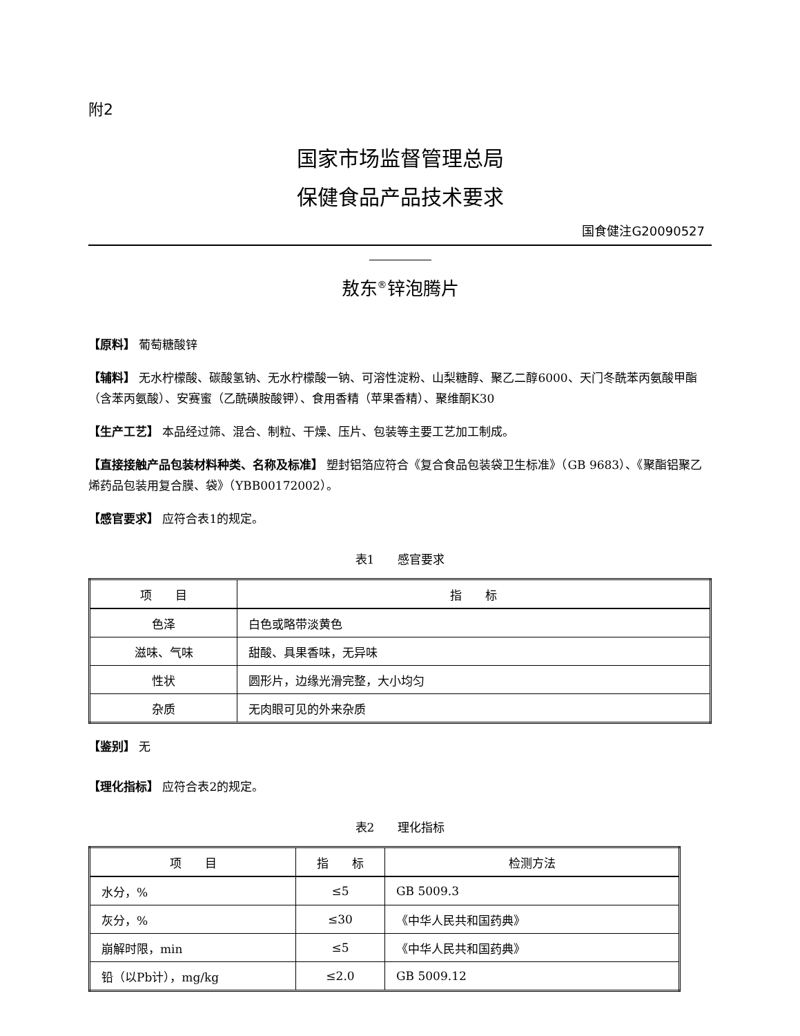附2
国家市场监督管理总局
保健食品产品技术要求
国食健注G20090527
敖东<sup>®</sup>锌泡腾片
【原料】 葡萄糖酸锌
【辅料】 无水柠檬酸、碳酸氢钠、无水柠檬酸一钠、可溶性淀粉、山梨糖醇、聚乙二醇6000、天门冬酰苯丙氨酸甲酯（含苯丙氨酸）、安赛蜜（乙酰磺胺酸钾）、食用香精（苹果香精）、聚维酮K30
【生产工艺】 本品经过筛、混合、制粒、干燥、压片、包装等主要工艺加工制成。
【直接接触产品包装材料种类、名称及标准】 塑封铝箔应符合《复合食品包装袋卫生标准》（GB 9683）、《聚酯铝聚乙烯药品包装用复合膜、袋》（YBB00172002）。
【感官要求】 应符合表1的规定。
表1　　感官要求
| 项 目 | 指 标 |
| --- | --- |
| 色泽 | 白色或略带淡黄色 |
| 滋味、气味 | 甜酸、具果香味，无异味 |
| 性状 | 圆形片，边缘光滑完整，大小均匀 |
| 杂质 | 无肉眼可见的外来杂质 |
【鉴别】 无
【理化指标】 应符合表2的规定。
表2　　理化指标
| 项 目 | 指 标 | 检测方法 |
| --- | --- | --- |
| 水分，% | ≤5 | GB 5009.3 |
| 灰分，% | ≤30 | 《中华人民共和国药典》 |
| 崩解时限，min | ≤5 | 《中华人民共和国药典》 |
| 铅（以Pb计），mg/kg | ≤2.0 | GB 5009.12 |